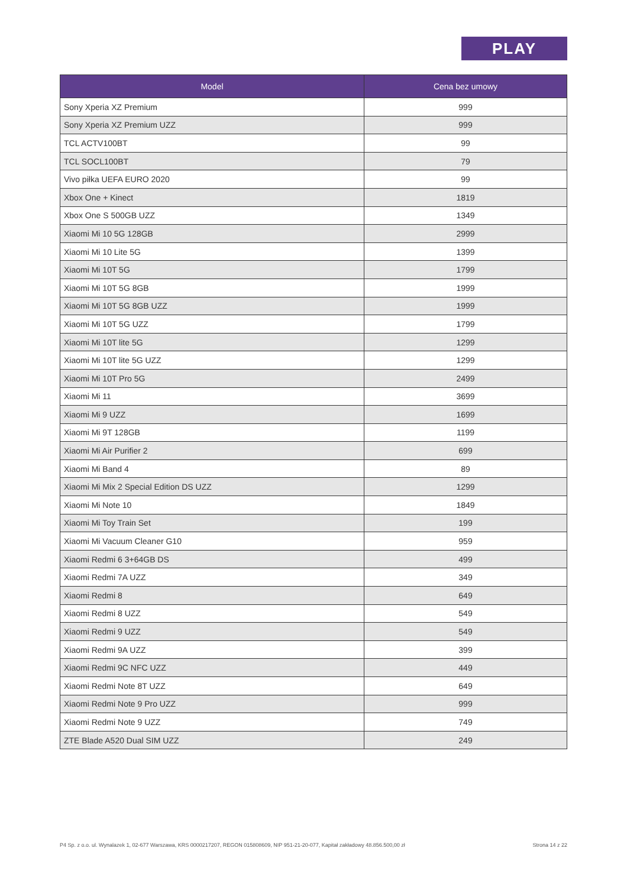PLAY
| Model | Cena bez umowy |
| --- | --- |
| Sony Xperia XZ Premium | 999 |
| Sony Xperia XZ Premium UZZ | 999 |
| TCL ACTV100BT | 99 |
| TCL SOCL100BT | 79 |
| Vivo piłka UEFA EURO 2020 | 99 |
| Xbox One + Kinect | 1819 |
| Xbox One S 500GB UZZ | 1349 |
| Xiaomi Mi 10 5G 128GB | 2999 |
| Xiaomi Mi 10 Lite 5G | 1399 |
| Xiaomi Mi 10T 5G | 1799 |
| Xiaomi Mi 10T 5G 8GB | 1999 |
| Xiaomi Mi 10T 5G 8GB UZZ | 1999 |
| Xiaomi Mi 10T 5G UZZ | 1799 |
| Xiaomi Mi 10T lite 5G | 1299 |
| Xiaomi Mi 10T lite 5G UZZ | 1299 |
| Xiaomi Mi 10T Pro 5G | 2499 |
| Xiaomi Mi 11 | 3699 |
| Xiaomi Mi 9 UZZ | 1699 |
| Xiaomi Mi 9T 128GB | 1199 |
| Xiaomi Mi Air Purifier 2 | 699 |
| Xiaomi Mi Band 4 | 89 |
| Xiaomi Mi Mix 2 Special Edition DS UZZ | 1299 |
| Xiaomi Mi Note 10 | 1849 |
| Xiaomi Mi Toy Train Set | 199 |
| Xiaomi Mi Vacuum Cleaner G10 | 959 |
| Xiaomi Redmi 6 3+64GB DS | 499 |
| Xiaomi Redmi 7A UZZ | 349 |
| Xiaomi Redmi 8 | 649 |
| Xiaomi Redmi 8 UZZ | 549 |
| Xiaomi Redmi 9 UZZ | 549 |
| Xiaomi Redmi 9A UZZ | 399 |
| Xiaomi Redmi 9C NFC UZZ | 449 |
| Xiaomi Redmi Note 8T UZZ | 649 |
| Xiaomi Redmi Note 9 Pro UZZ | 999 |
| Xiaomi Redmi Note 9 UZZ | 749 |
| ZTE Blade A520 Dual SIM UZZ | 249 |
P4 Sp. z o.o. ul. Wynalazek 1, 02-677 Warszawa, KRS 0000217207, REGON 015808609, NIP 951-21-20-077, Kapitał zakładowy 48.856.500,00 zł Strona 14 z 22